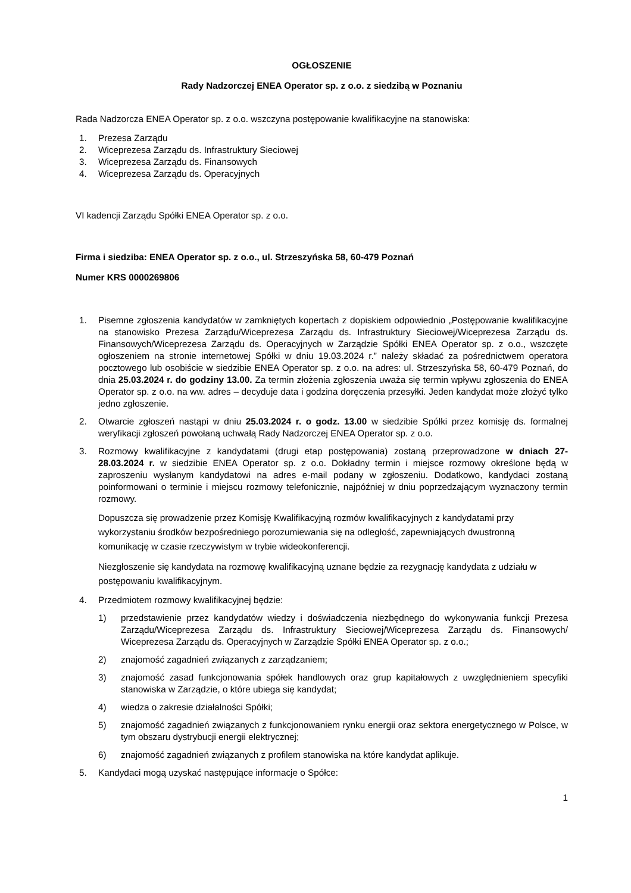OGŁOSZENIE
Rady Nadzorczej ENEA Operator sp. z o.o. z siedzibą w Poznaniu
Rada Nadzorcza ENEA Operator sp. z o.o. wszczyna postępowanie kwalifikacyjne na stanowiska:
1. Prezesa Zarządu
2. Wiceprezesa Zarządu ds. Infrastruktury Sieciowej
3. Wiceprezesa Zarządu ds. Finansowych
4. Wiceprezesa Zarządu ds. Operacyjnych
VI kadencji Zarządu Spółki ENEA Operator sp. z o.o.
Firma i siedziba: ENEA Operator sp. z o.o., ul. Strzeszyńska 58, 60-479 Poznań
Numer KRS 0000269806
1. Pisemne zgłoszenia kandydatów w zamkniętych kopertach z dopiskiem odpowiednio „Postępowanie kwalifikacyjne na stanowisko Prezesa Zarządu/Wiceprezesa Zarządu ds. Infrastruktury Sieciowej/Wiceprezesa Zarządu ds. Finansowych/Wiceprezesa Zarządu ds. Operacyjnych w Zarządzie Spółki ENEA Operator sp. z o.o., wszczęte ogłoszeniem na stronie internetowej Spółki w dniu 19.03.2024 r.” należy składać za pośrednictwem operatora pocztowego lub osobiście w siedzibie ENEA Operator sp. z o.o. na adres: ul. Strzeszyńska 58, 60-479 Poznań, do dnia 25.03.2024 r. do godziny 13.00. Za termin złożenia zgłoszenia uważa się termin wpływu zgłoszenia do ENEA Operator sp. z o.o. na ww. adres – decyduje data i godzina doręczenia przesyłki. Jeden kandydat może złożyć tylko jedno zgłoszenie.
2. Otwarcie zgłoszeń nastąpi w dniu 25.03.2024 r. o godz. 13.00 w siedzibie Spółki przez komisję ds. formalnej weryfikacji zgłoszeń powołaną uchwałą Rady Nadzorczej ENEA Operator sp. z o.o.
3. Rozmowy kwalifikacyjne z kandydatami (drugi etap postępowania) zostaną przeprowadzone w dniach 27-28.03.2024 r. w siedzibie ENEA Operator sp. z o.o. Dokładny termin i miejsce rozmowy określone będą w zaproszeniu wysłanym kandydatowi na adres e-mail podany w zgłoszeniu. Dodatkowo, kandydaci zostaną poinformowani o terminie i miejscu rozmowy telefonicznie, najpóźniej w dniu poprzedzającym wyznaczony termin rozmowy.
Dopuszcza się prowadzenie przez Komisję Kwalifikacyjną rozmów kwalifikacyjnych z kandydatami przy wykorzystaniu środków bezpośredniego porozumiewania się na odległość, zapewniających dwustronną komunikację w czasie rzeczywistym w trybie wideokonferencji.
Niezgłoszenie się kandydata na rozmowę kwalifikacyjną uznane będzie za rezygnację kandydata z udziału w postępowaniu kwalifikacyjnym.
4. Przedmiotem rozmowy kwalifikacyjnej będzie:
1) przedstawienie przez kandydatów wiedzy i doświadczenia niezbędnego do wykonywania funkcji Prezesa Zarządu/Wiceprezesa Zarządu ds. Infrastruktury Sieciowej/Wiceprezesa Zarządu ds. Finansowych/ Wiceprezesa Zarządu ds. Operacyjnych w Zarządzie Spółki ENEA Operator sp. z o.o.;
2) znajomość zagadnień związanych z zarządzaniem;
3) znajomość zasad funkcjonowania spółek handlowych oraz grup kapitałowych z uwzględnieniem specyfiki stanowiska w Zarządzie, o które ubiega się kandydat;
4) wiedza o zakresie działalności Spółki;
5) znajomość zagadnień związanych z funkcjonowaniem rynku energii oraz sektora energetycznego w Polsce, w tym obszaru dystrybucji energii elektrycznej;
6) znajomość zagadnień związanych z profilem stanowiska na które kandydat aplikuje.
5. Kandydaci mogą uzyskać następujące informacje o Spółce:
1